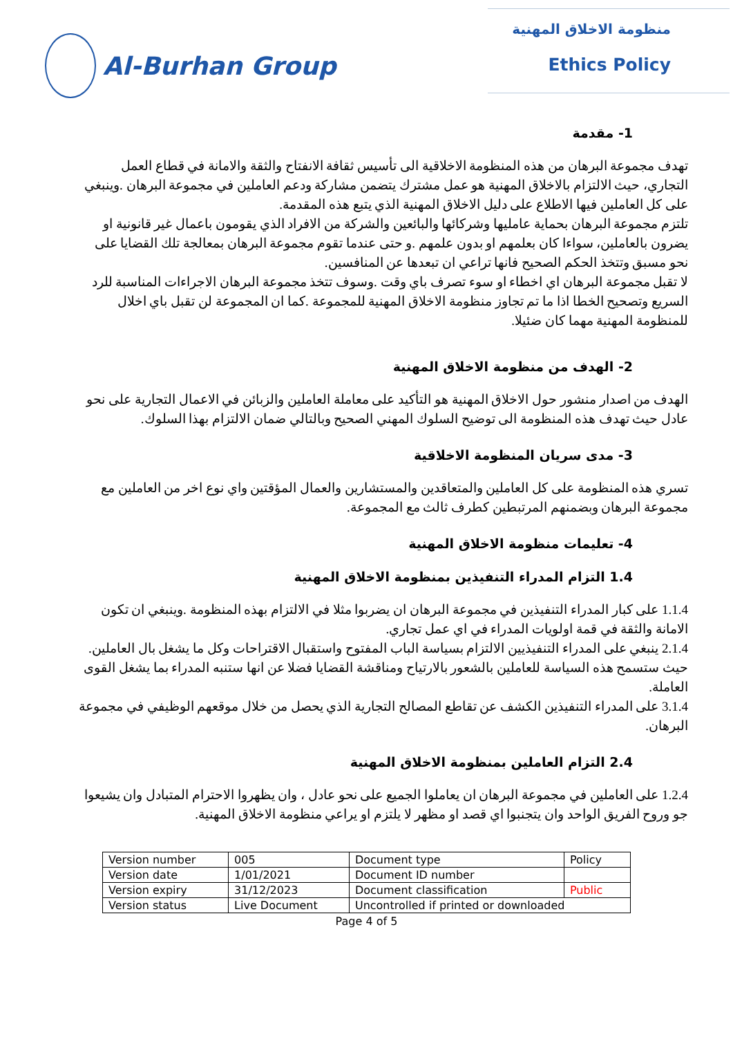Al-Burhan Group
منظومة الاخلاق المهنية
Ethics Policy
1- مقدمة
تهدف مجموعة البرهان من هذه المنظومة الاخلاقية الى تأسيس ثقافة الانفتاح والثقة والامانة في قطاع العمل التجاري، حيث الالتزام بالاخلاق المهنية هو عمل مشترك يتضمن مشاركة ودعم العاملين في مجموعة البرهان .وينبغي على كل العاملين فيها الاطلاع على دليل الاخلاق المهنية الذي يتبع هذه المقدمة.
تلتزم مجموعة البرهان بحماية عامليها وشركائها والبائعين والشركة من الافراد الذي يقومون باعمال غير قانونية او يضرون بالعاملين، سواءا كان بعلمهم او بدون علمهم .و حتى عندما تقوم مجموعة البرهان بمعالجة تلك القضايا على نحو مسبق وتتخذ الحكم الصحيح فانها تراعي ان تبعدها عن المنافسين.
لا تقبل مجموعة البرهان اي اخطاء او سوء تصرف باي وقت .وسوف تتخذ مجموعة البرهان الاجراءات المناسبة للرد السريع وتصحيح الخطا اذا ما تم تجاوز منظومة الاخلاق المهنية للمجموعة .كما ان المجموعة لن تقبل باي اخلال للمنظومة المهنية مهما كان ضئيلا.
2- الهدف من منظومة الاخلاق المهنية
الهدف من اصدار منشور حول الاخلاق المهنية هو التأكيد على معاملة العاملين والزبائن في الاعمال التجارية على نحو عادل حيث تهدف هذه المنظومة الى توضيح السلوك المهني الصحيح وبالتالي ضمان الالتزام بهذا السلوك.
3- مدى سريان المنظومة الاخلاقية
تسري هذه المنظومة على كل العاملين والمتعاقدين والمستشارين والعمال المؤقتين واي نوع اخر من العاملين مع مجموعة البرهان وبضمنهم المرتبطين كطرف ثالث مع المجموعة.
4- تعليمات منظومة الاخلاق المهنية
1.4 التزام المدراء التنفيذين بمنظومة الاخلاق المهنية
1.1.4 على كبار المدراء التنفيذين في مجموعة البرهان ان يضربوا مثلا في الالتزام بهذه المنظومة .وينبغي ان تكون الامانة والثقة في قمة اولويات المدراء في اي عمل تجاري.
2.1.4 ينبغي على المدراء التنفيذيين الالتزام بسياسة الباب المفتوح واستقبال الاقتراحات وكل ما يشغل بال العاملين. حيث ستسمح هذه السياسة للعاملين بالشعور بالارتياح ومناقشة القضايا فضلا عن انها ستنبه المدراء بما يشغل القوى العاملة.
3.1.4 على المدراء التنفيذين الكشف عن تقاطع المصالح التجارية الذي يحصل من خلال موقعهم الوظيفي في مجموعة البرهان.
2.4 التزام العاملين بمنظومة الاخلاق المهنية
1.2.4 على العاملين في مجموعة البرهان ان يعاملوا الجميع على نحو عادل ، وان يظهروا الاحترام المتبادل وان يشيعوا جو وروح الفريق الواحد وان يتجنبوا اي قصد او مظهر لا يلتزم او يراعي منظومة الاخلاق المهنية.
| Version number | 005 | Document type | Policy |
| Version date | 1/01/2021 | Document ID number | |
| Version expiry | 31/12/2023 | Document classification | Public |
| Version status | Live Document | Uncontrolled if printed or downloaded | |
Page 4 of 5